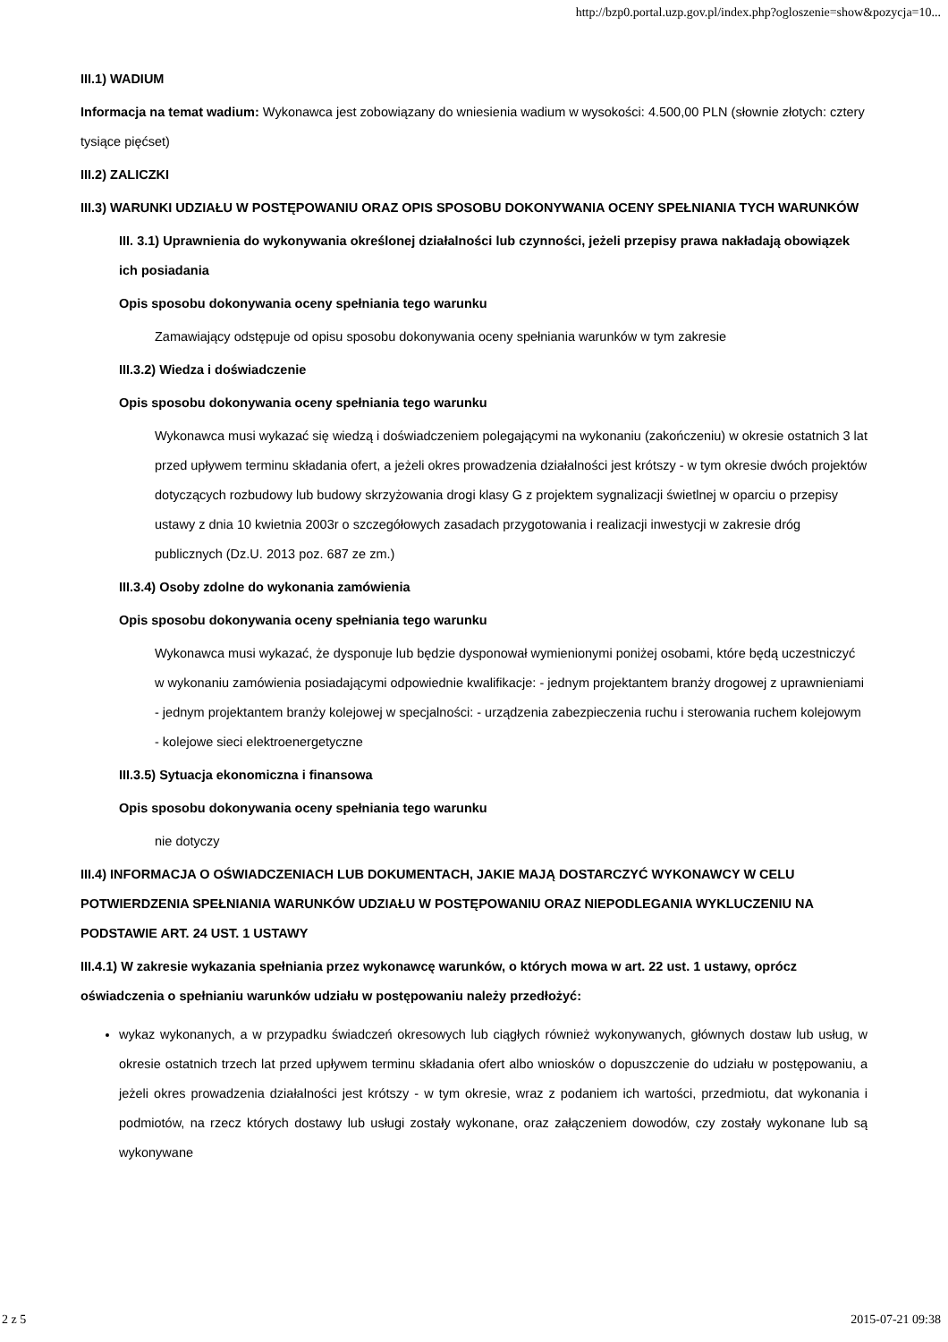http://bzp0.portal.uzp.gov.pl/index.php?ogloszenie=show&pozycja=10...
III.1) WADIUM
Informacja na temat wadium: Wykonawca jest zobowiązany do wniesienia wadium w wysokości: 4.500,00 PLN (słownie złotych: cztery tysiące pięćset)
III.2) ZALICZKI
III.3) WARUNKI UDZIAŁU W POSTĘPOWANIU ORAZ OPIS SPOSOBU DOKONYWANIA OCENY SPEŁNIANIA TYCH WARUNKÓW
III. 3.1) Uprawnienia do wykonywania określonej działalności lub czynności, jeżeli przepisy prawa nakładają obowiązek ich posiadania
Opis sposobu dokonywania oceny spełniania tego warunku
Zamawiający odstępuje od opisu sposobu dokonywania oceny spełniania warunków w tym zakresie
III.3.2) Wiedza i doświadczenie
Opis sposobu dokonywania oceny spełniania tego warunku
Wykonawca musi wykazać się wiedzą i doświadczeniem polegającymi na wykonaniu (zakończeniu) w okresie ostatnich 3 lat przed upływem terminu składania ofert, a jeżeli okres prowadzenia działalności jest krótszy - w tym okresie dwóch projektów dotyczących rozbudowy lub budowy skrzyżowania drogi klasy G z projektem sygnalizacji świetlnej w oparciu o przepisy ustawy z dnia 10 kwietnia 2003r o szczegółowych zasadach przygotowania i realizacji inwestycji w zakresie dróg publicznych (Dz.U. 2013 poz. 687 ze zm.)
III.3.4) Osoby zdolne do wykonania zamówienia
Opis sposobu dokonywania oceny spełniania tego warunku
Wykonawca musi wykazać, że dysponuje lub będzie dysponował wymienionymi poniżej osobami, które będą uczestniczyć w wykonaniu zamówienia posiadającymi odpowiednie kwalifikacje: - jednym projektantem branży drogowej z uprawnieniami - jednym projektantem branży kolejowej w specjalności: - urządzenia zabezpieczenia ruchu i sterowania ruchem kolejowym - kolejowe sieci elektroenergetyczne
III.3.5) Sytuacja ekonomiczna i finansowa
Opis sposobu dokonywania oceny spełniania tego warunku
nie dotyczy
III.4) INFORMACJA O OŚWIADCZENIACH LUB DOKUMENTACH, JAKIE MAJĄ DOSTARCZYĆ WYKONAWCY W CELU POTWIERDZENIA SPEŁNIANIA WARUNKÓW UDZIAŁU W POSTĘPOWANIU ORAZ NIEPODLEGANIA WYKLUCZENIU NA PODSTAWIE ART. 24 UST. 1 USTAWY
III.4.1) W zakresie wykazania spełniania przez wykonawcę warunków, o których mowa w art. 22 ust. 1 ustawy, oprócz oświadczenia o spełnianiu warunków udziału w postępowaniu należy przedłożyć:
wykaz wykonanych, a w przypadku świadczeń okresowych lub ciągłych również wykonywanych, głównych dostaw lub usług, w okresie ostatnich trzech lat przed upływem terminu składania ofert albo wniosków o dopuszczenie do udziału w postępowaniu, a jeżeli okres prowadzenia działalności jest krótszy - w tym okresie, wraz z podaniem ich wartości, przedmiotu, dat wykonania i podmiotów, na rzecz których dostawy lub usługi zostały wykonane, oraz załączeniem dowodów, czy zostały wykonane lub są wykonywane
2 z 5 2015-07-21 09:38